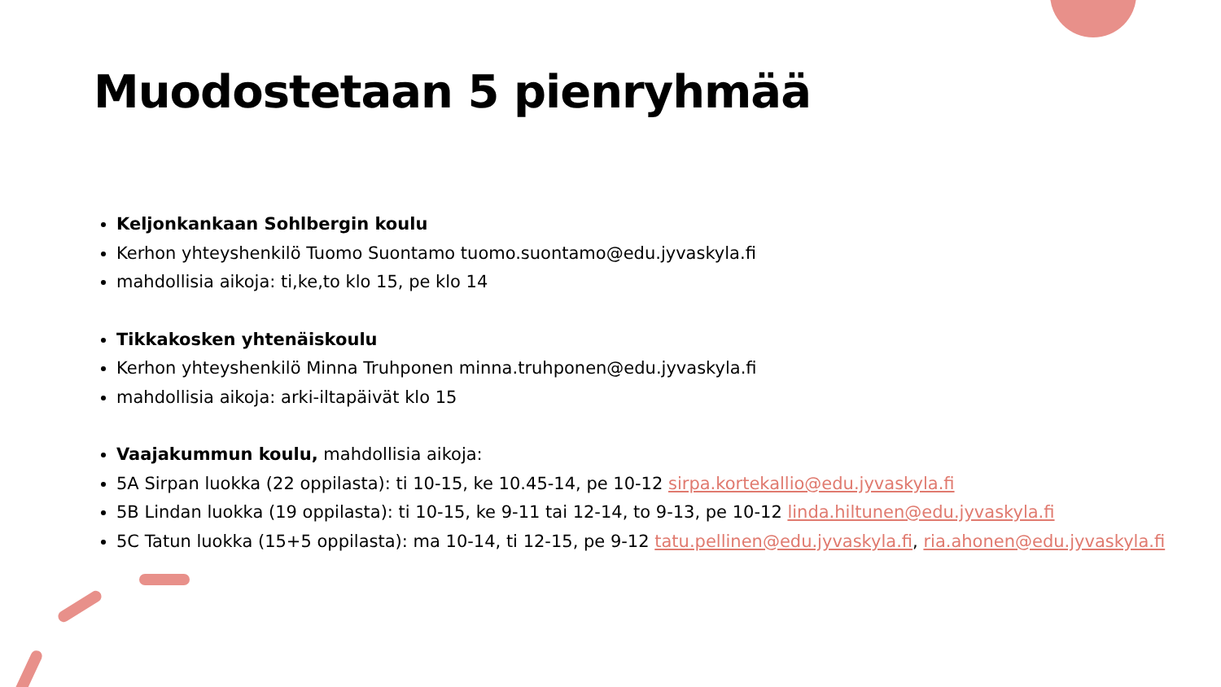Muodostetaan 5 pienryhmää
Keljonkankaan Sohlbergin koulu
Kerhon yhteyshenkilö Tuomo Suontamo tuomo.suontamo@edu.jyvaskyla.fi
mahdollisia aikoja: ti,ke,to klo 15, pe klo 14
Tikkakosken yhtenäiskoulu
Kerhon yhteyshenkilö Minna Truhponen minna.truhponen@edu.jyvaskyla.fi
mahdollisia aikoja: arki-iltapäivät klo 15
Vaajakummun koulu, mahdollisia aikoja:
5A Sirpan luokka (22 oppilasta): ti 10-15, ke 10.45-14, pe 10-12 sirpa.kortekallio@edu.jyvaskyla.fi
5B Lindan luokka (19 oppilasta): ti 10-15, ke 9-11 tai 12-14, to 9-13, pe 10-12 linda.hiltunen@edu.jyvaskyla.fi
5C Tatun luokka (15+5 oppilasta): ma 10-14, ti 12-15, pe 9-12 tatu.pellinen@edu.jyvaskyla.fi, ria.ahonen@edu.jyvaskyla.fi